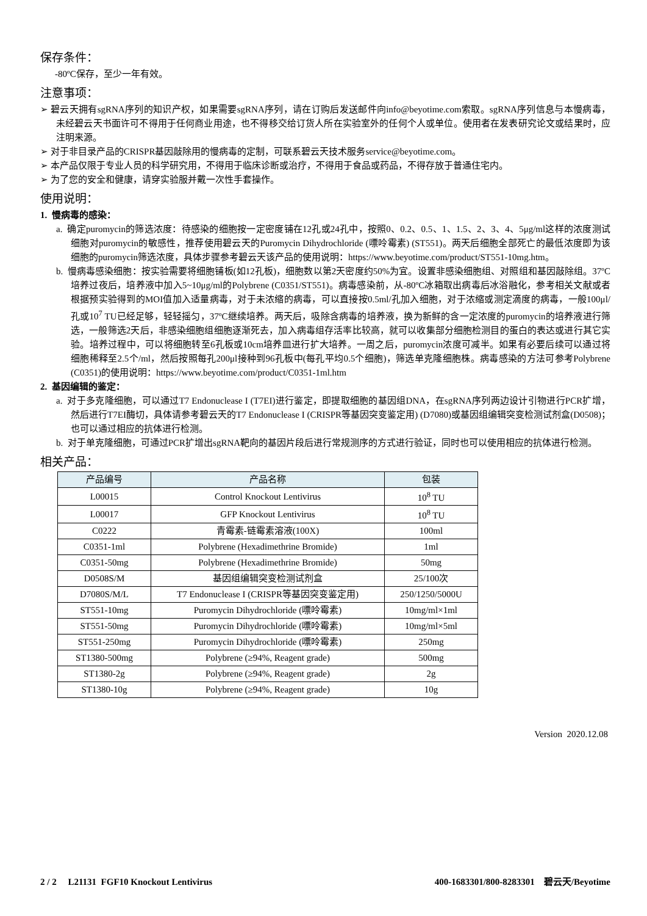保存条件：
-80ºC保存，至少一年有效。
注意事项：
➢ 碧云天拥有sgRNA序列的知识产权，如果需要sgRNA序列，请在订购后发送邮件向info@beyotime.com索取。sgRNA序列信息与本慢病毒，未经碧云天书面许可不得用于任何商业用途，也不得移交给订货人所在实验室外的任何个人或单位。使用者在发表研究论文或结果时，应注明来源。
➢ 对于非目录产品的CRISPR基因敲除用的慢病毒的定制，可联系碧云天技术服务service@beyotime.com。
➢ 本产品仅限于专业人员的科学研究用，不得用于临床诊断或治疗，不得用于食品或药品，不得存放于普通住宅内。
➢ 为了您的安全和健康，请穿实验服并戴一次性手套操作。
使用说明：
1. 慢病毒的感染：
a. 确定puromycin的筛选浓度：待感染的细胞按一定密度铺在12孔或24孔中，按照0、0.2、0.5、1、1.5、2、3、4、5μg/ml这样的浓度测试细胞对puromycin的敏感性，推荐使用碧云天的Puromycin Dihydrochloride (嘌呤霉素) (ST551)。两天后细胞全部死亡的最低浓度即为该细胞的puromycin筛选浓度，具体步骤参考碧云天该产品的使用说明：https://www.beyotime.com/product/ST551-10mg.htm。
b. 慢病毒感染细胞：按实验需要将细胞铺板(如12孔板)，细胞数以第2天密度约50%为宜。设置非感染细胞组、对照组和基因敲除组。37ºC培养过夜后，培养液中加入5~10μg/ml的Polybrene (C0351/ST551)。病毒感染前，从-80ºC冰箱取出病毒后冰浴融化，参考相关文献或者根据预实验得到的MOI值加入适量病毒，对于未浓缩的病毒，可以直接按0.5ml/孔加入细胞，对于浓缩或测定滴度的病毒，一般100μl/孔或10<sup>7</sup> TU已经足够，轻轻摇匀，37ºC继续培养。两天后，吸除含病毒的培养液，换为新鲜的含一定浓度的puromycin的培养液进行筛选，一般筛选2天后，非感染细胞组细胞逐渐死去，加入病毒组存活率比较高，就可以收集部分细胞检测目的蛋白的表达或进行其它实验。培养过程中，可以将细胞转至6孔板或10cm培养皿进行扩大培养。一周之后，puromycin浓度可减半。如果有必要后续可以通过将细胞稀释至2.5个/ml，然后按照每孔200μl接种到96孔板中(每孔平均0.5个细胞)，筛选单克隆细胞株。病毒感染的方法可参考Polybrene (C0351)的使用说明：https://www.beyotime.com/product/C0351-1ml.htm
2. 基因编辑的鉴定：
a. 对于多克隆细胞，可以通过T7 Endonuclease I (T7EI)进行鉴定，即提取细胞的基因组DNA，在sgRNA序列两边设计引物进行PCR扩增，然后进行T7EI酶切，具体请参考碧云天的T7 Endonuclease I (CRISPR等基因突变鉴定用) (D7080)或基因组编辑突变检测试剂盒(D0508)；也可以通过相应的抗体进行检测。
b. 对于单克隆细胞，可通过PCR扩增出sgRNA靶向的基因片段后进行常规测序的方式进行验证，同时也可以使用相应的抗体进行检测。
相关产品：
| 产品编号 | 产品名称 | 包装 |
| --- | --- | --- |
| L00015 | Control Knockout Lentivirus | 10<sup>8</sup> TU |
| L00017 | GFP Knockout Lentivirus | 10<sup>8</sup> TU |
| C0222 | 青霉素-链霉素溶液(100X) | 100ml |
| C0351-1ml | Polybrene (Hexadimethrine Bromide) | 1ml |
| C0351-50mg | Polybrene (Hexadimethrine Bromide) | 50mg |
| D0508S/M | 基因组编辑突变检测试剂盒 | 25/100次 |
| D7080S/M/L | T7 Endonuclease I (CRISPR等基因突变鉴定用) | 250/1250/5000U |
| ST551-10mg | Puromycin Dihydrochloride (嘌呤霉素) | 10mg/ml×1ml |
| ST551-50mg | Puromycin Dihydrochloride (嘌呤霉素) | 10mg/ml×5ml |
| ST551-250mg | Puromycin Dihydrochloride (嘌呤霉素) | 250mg |
| ST1380-500mg | Polybrene (≥94%, Reagent grade) | 500mg |
| ST1380-2g | Polybrene (≥94%, Reagent grade) | 2g |
| ST1380-10g | Polybrene (≥94%, Reagent grade) | 10g |
Version 2020.12.08
2 / 2 L21131 FGF10 Knockout Lentivirus 400-1683301/800-8283301 碧云天/Beyotime